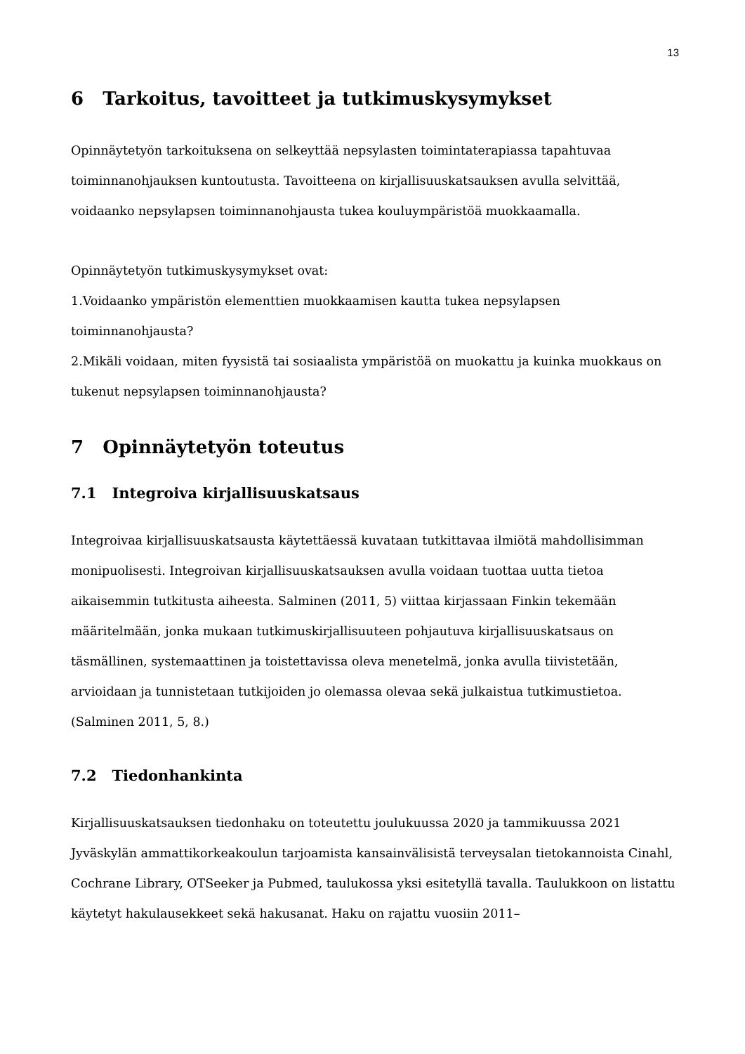13
6 Tarkoitus, tavoitteet ja tutkimuskysymykset
Opinnäytetyön tarkoituksena on selkeyttää nepsylasten toimintaterapiassa tapahtuvaa toiminnanohjauksen kuntoutusta. Tavoitteena on kirjallisuuskatsauksen avulla selvittää, voidaanko nepsylapsen toiminnanohjausta tukea kouluympäristöä muokkaamalla.
Opinnäytetyön tutkimuskysymykset ovat:
1.Voidaanko ympäristön elementtien muokkaamisen kautta tukea nepsylapsen toiminnanohjausta?
2.Mikäli voidaan, miten fyysistä tai sosiaalista ympäristöä on muokattu ja kuinka muokkaus on tukenut nepsylapsen toiminnanohjausta?
7 Opinnäytetyön toteutus
7.1 Integroiva kirjallisuuskatsaus
Integroivaa kirjallisuuskatsausta käytettäessä kuvataan tutkittavaa ilmiötä mahdollisimman monipuolisesti. Integroivan kirjallisuuskatsauksen avulla voidaan tuottaa uutta tietoa aikaisemmin tutkitusta aiheesta. Salminen (2011, 5) viittaa kirjassaan Finkin tekemään määritelmään, jonka mukaan tutkimuskirjallisuuteen pohjautuva kirjallisuuskatsaus on täsmällinen, systemaattinen ja toistettavissa oleva menetelmä, jonka avulla tiivistetään, arvioidaan ja tunnistetaan tutkijoiden jo olemassa olevaa sekä julkaistua tutkimustietoa. (Salminen 2011, 5, 8.)
7.2 Tiedonhankinta
Kirjallisuuskatsauksen tiedonhaku on toteutettu joulukuussa 2020 ja tammikuussa 2021 Jyväskylän ammattikorkeakoulun tarjoamista kansainvälisistä terveysalan tietokannoista Cinahl, Cochrane Library, OTSeeker ja Pubmed, taulukossa yksi esitetyllä tavalla. Taulukkoon on listattu käytetyt hakulausekkeet sekä hakusanat. Haku on rajattu vuosiin 2011–